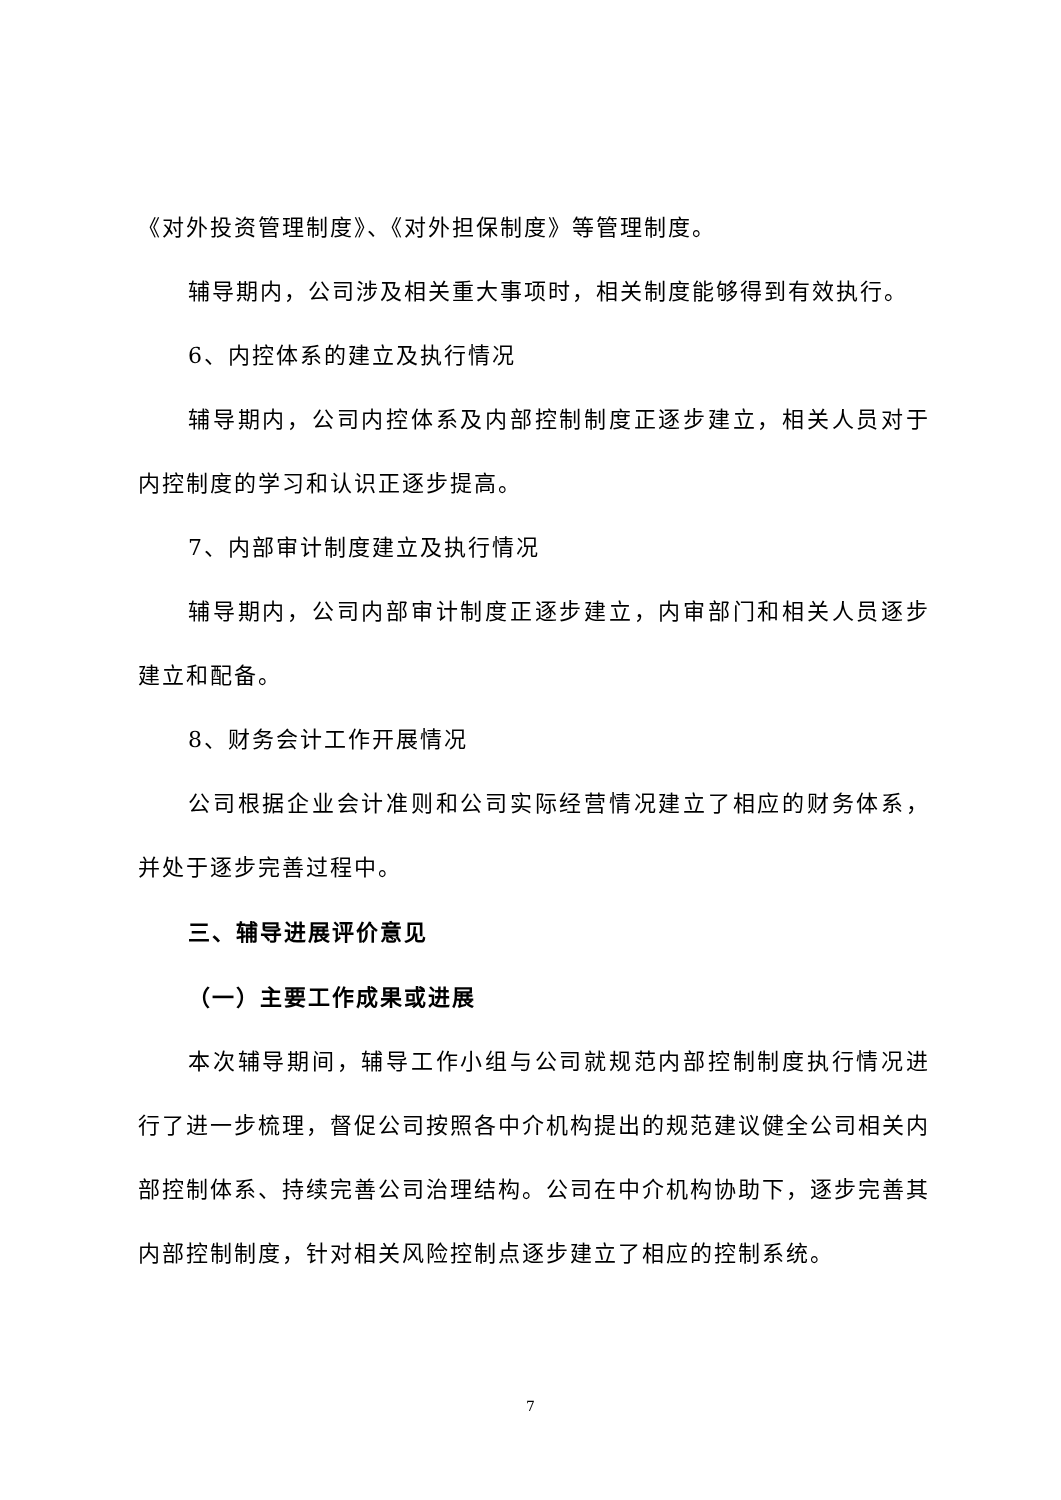《对外投资管理制度》、《对外担保制度》等管理制度。
辅导期内，公司涉及相关重大事项时，相关制度能够得到有效执行。
6、内控体系的建立及执行情况
辅导期内，公司内控体系及内部控制制度正逐步建立，相关人员对于内控制度的学习和认识正逐步提高。
7、内部审计制度建立及执行情况
辅导期内，公司内部审计制度正逐步建立，内审部门和相关人员逐步建立和配备。
8、财务会计工作开展情况
公司根据企业会计准则和公司实际经营情况建立了相应的财务体系，并处于逐步完善过程中。
三、辅导进展评价意见
（一）主要工作成果或进展
本次辅导期间，辅导工作小组与公司就规范内部控制制度执行情况进行了进一步梳理，督促公司按照各中介机构提出的规范建议健全公司相关内部控制体系、持续完善公司治理结构。公司在中介机构协助下，逐步完善其内部控制制度，针对相关风险控制点逐步建立了相应的控制系统。
7